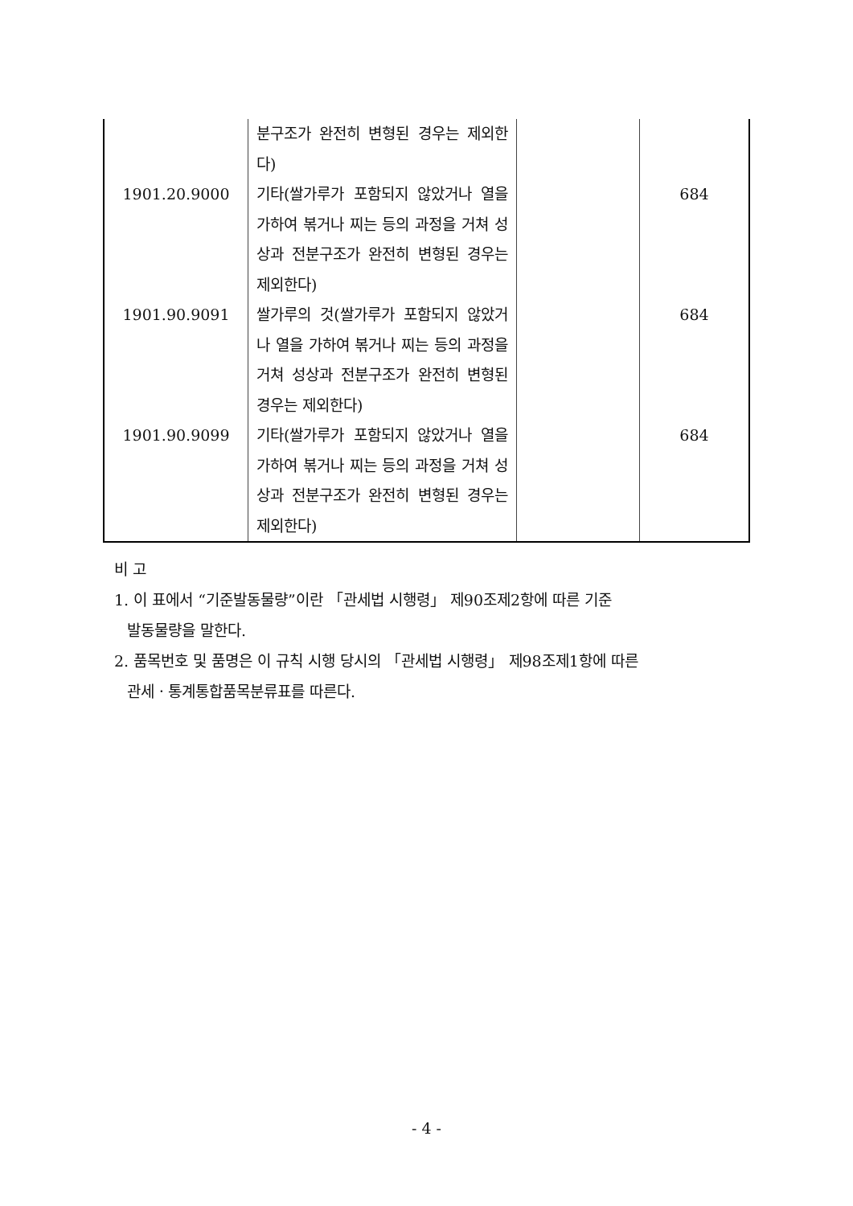| | 분구조가 완전히 변형된 경우는 제외한다) | | |
| 1901.20.9000 | 기타(쌀가루가 포함되지 않았거나 열을 가하여 볶거나 찌는 등의 과정을 거쳐 성상과 전분구조가 완전히 변형된 경우는 제외한다) | | 684 |
| 1901.90.9091 | 쌀가루의 것(쌀가루가 포함되지 않았거나 열을 가하여 볶거나 찌는 등의 과정을 거쳐 성상과 전분구조가 완전히 변형된 경우는 제외한다) | | 684 |
| 1901.90.9099 | 기타(쌀가루가 포함되지 않았거나 열을 가하여 볶거나 찌는 등의 과정을 거쳐 성상과 전분구조가 완전히 변형된 경우는 제외한다) | | 684 |
비 고
1. 이 표에서 “기준발동물량”이란 「관세법 시행령」 제90조제2항에 따른 기준
발동물량을 말한다.
2. 품목번호 및 품명은 이 규칙 시행 당시의 「관세법 시행령」 제98조제1항에 따른
관세ㆍ통계통합품목분류표를 따른다.
- 4 -